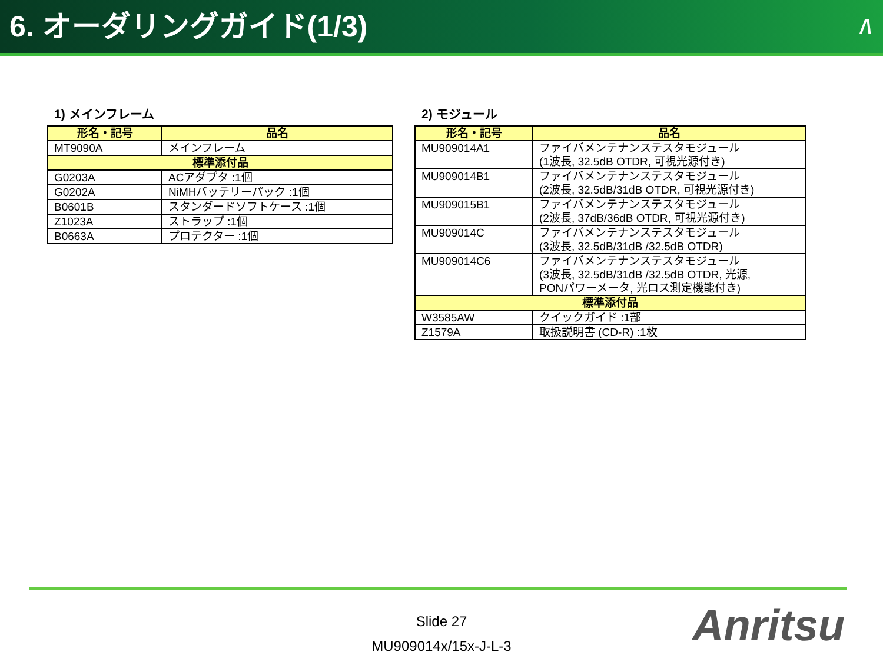6. オーダリングガイド(1/3) /\
1) メインフレーム
| 形名・記号 | 品名 |
| --- | --- |
| MT9090A | メインフレーム |
| 標準添付品 | |
| G0203A | ACアダプタ :1個 |
| G0202A | NiMHバッテリーパック :1個 |
| B0601B | スタンダードソフトケース :1個 |
| Z1023A | ストラップ :1個 |
| B0663A | プロテクター :1個 |
2) モジュール
| 形名・記号 | 品名 |
| --- | --- |
| MU909014A1 | ファイバメンテナンステスタモジュール (1波長, 32.5dB OTDR, 可視光源付き) |
| MU909014B1 | ファイバメンテナンステスタモジュール (2波長, 32.5dB/31dB OTDR, 可視光源付き) |
| MU909015B1 | ファイバメンテナンステスタモジュール (2波長, 37dB/36dB OTDR, 可視光源付き) |
| MU909014C | ファイバメンテナンステスタモジュール (3波長, 32.5dB/31dB /32.5dB OTDR) |
| MU909014C6 | ファイバメンテナンステスタモジュール (3波長, 32.5dB/31dB /32.5dB OTDR, 光源, PONパワーメータ, 光ロス測定機能付き) |
| 標準添付品 | |
| W3585AW | クイックガイド :1部 |
| Z1579A | 取扱説明書 (CD-R) :1枚 |
Slide 27
MU909014x/15x-J-L-3
Anritsu